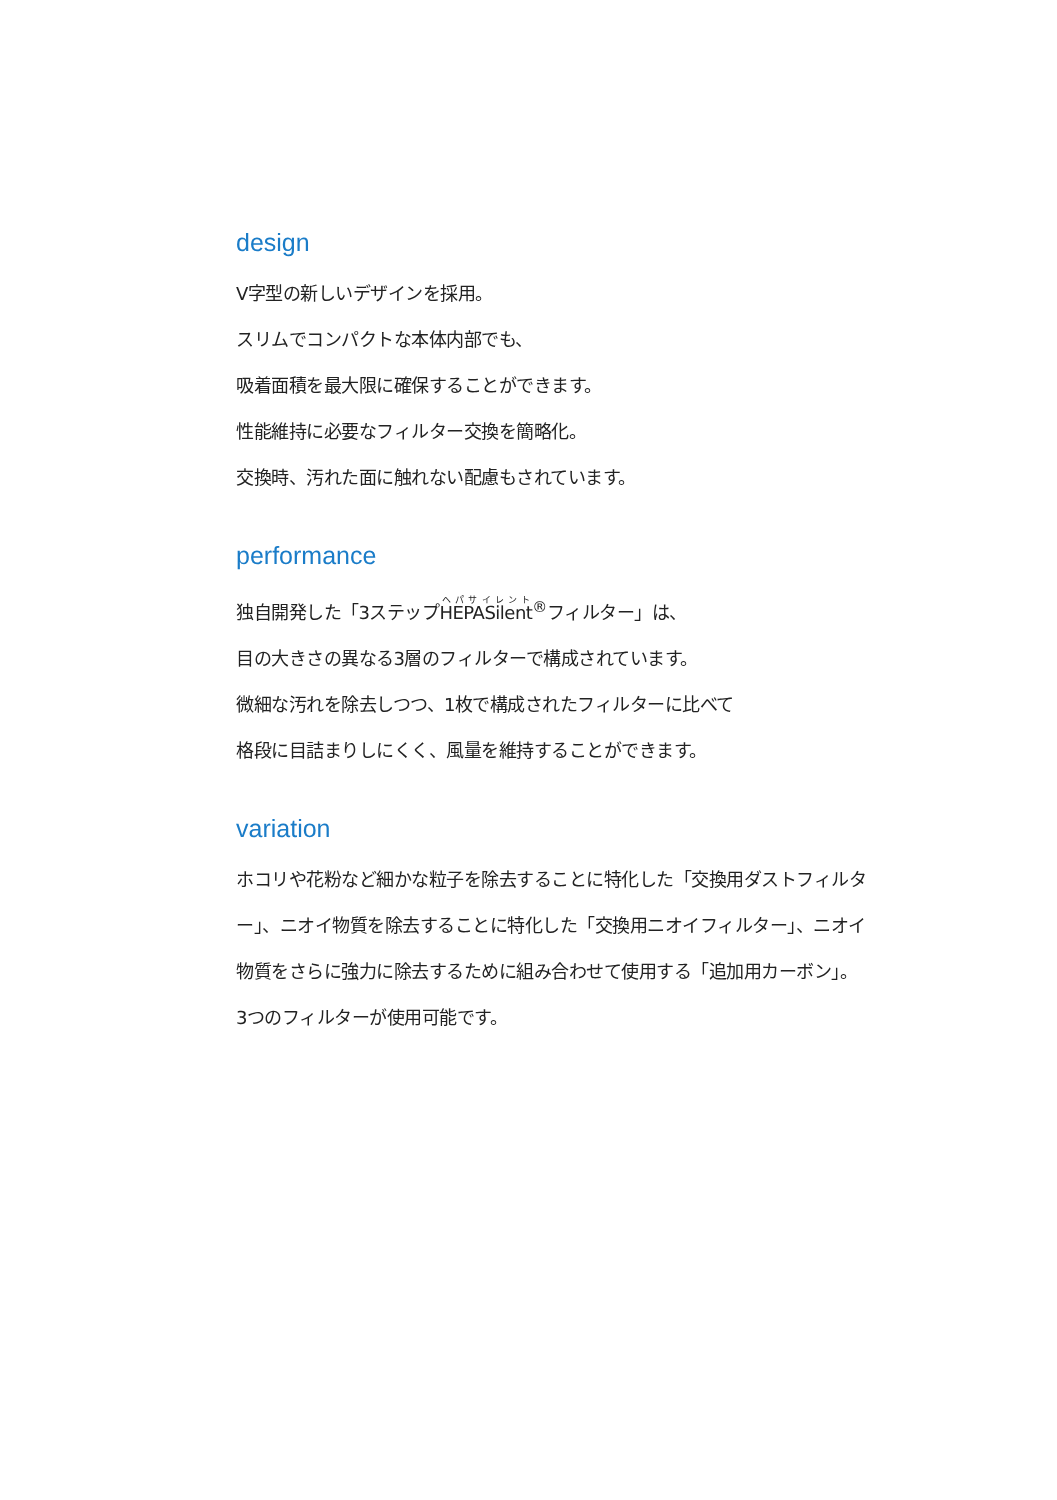design
V字型の新しいデザインを採用。
スリムでコンパクトな本体内部でも、
吸着面積を最大限に確保することができます。
性能維持に必要なフィルター交換を簡略化。
交換時、汚れた面に触れない配慮もされています。
performance
独自開発した「3ステップHEPASilent<sup>®</sup>フィルター」は、
目の大きさの異なる3層のフィルターで構成されています。
微細な汚れを除去しつつ、1枚で構成されたフィルターに比べて
格段に目詰まりしにくく、風量を維持することができます。
variation
ホコリや花粉など細かな粒子を除去することに特化した「交換用ダストフィルター」、ニオイ物質を除去することに特化した「交換用ニオイフィルター」、ニオイ物質をさらに強力に除去するために組み合わせて使用する「追加用カーボン」。
3つのフィルターが使用可能です。